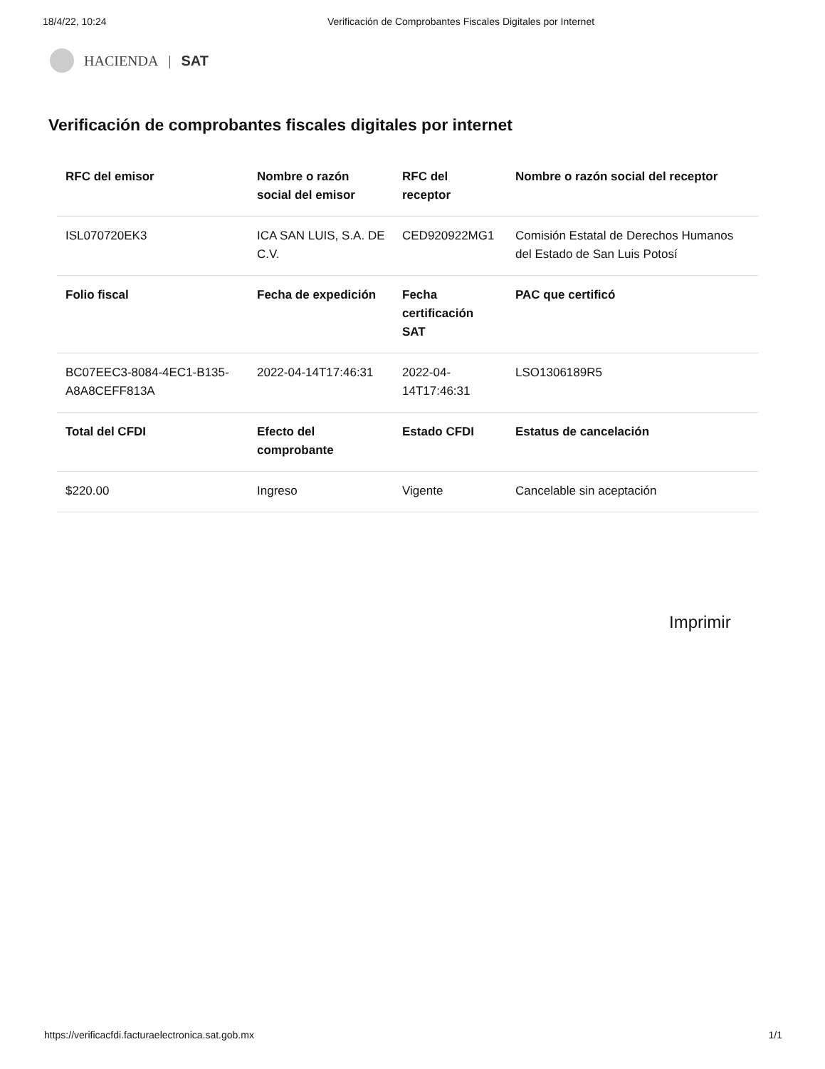18/4/22, 10:24 Verificación de Comprobantes Fiscales Digitales por Internet
HACIENDA | SAT
Verificación de comprobantes fiscales digitales por internet
| RFC del emisor | Nombre o razón social del emisor | RFC del receptor | Nombre o razón social del receptor |
| --- | --- | --- | --- |
| ISL070720EK3 | ICA SAN LUIS, S.A. DE C.V. | CED920922MG1 | Comisión Estatal de Derechos Humanos del Estado de San Luis Potosí |
| Folio fiscal | Fecha de expedición | Fecha certificación SAT | PAC que certificó |
| BC07EEC3-8084-4EC1-B135-A8A8CEFF813A | 2022-04-14T17:46:31 | 2022-04-14T17:46:31 | LSO1306189R5 |
| Total del CFDI | Efecto del comprobante | Estado CFDI | Estatus de cancelación |
| $220.00 | Ingreso | Vigente | Cancelable sin aceptación |
Imprimir
https://verificacfdi.facturaelectronica.sat.gob.mx 1/1